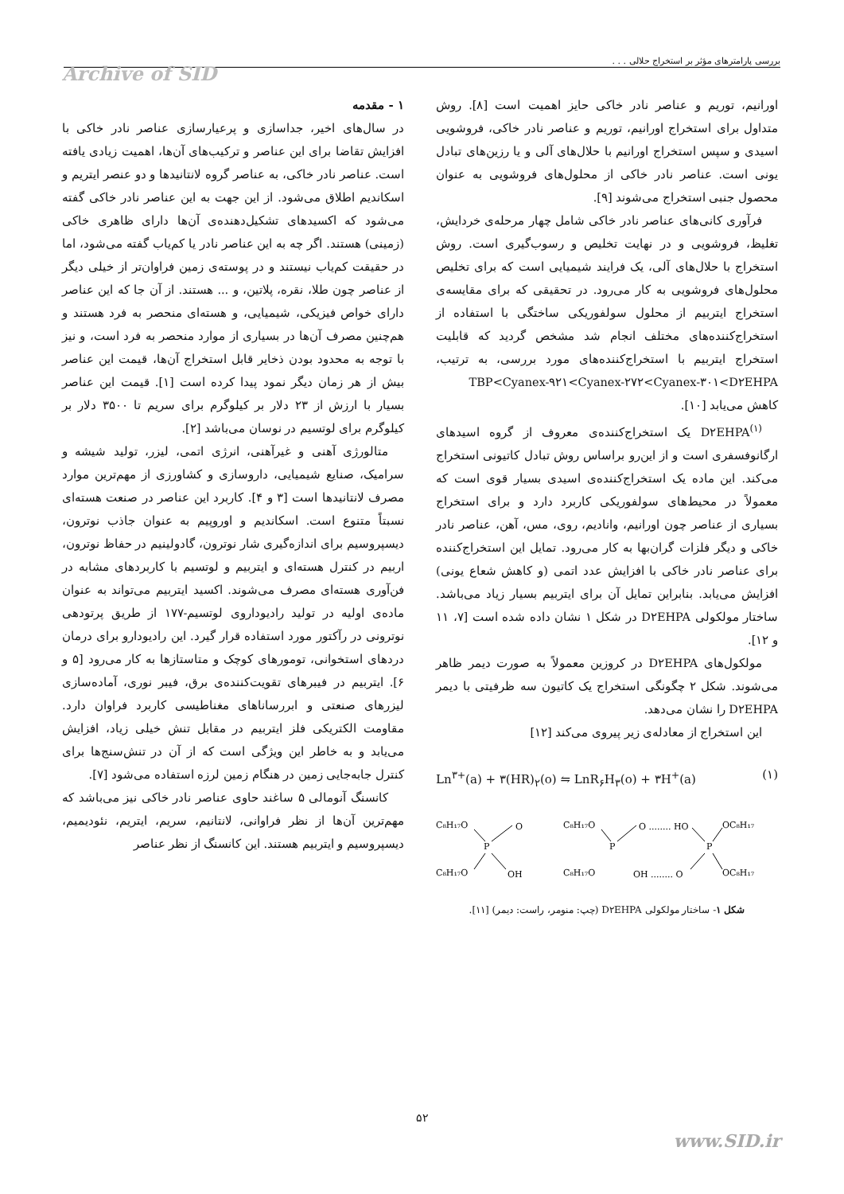بررسی پارامترهای مؤثر بر استخراج حلالی . . .
Archive of SID
۱ - مقدمه
در سال‌های اخیر، جداسازی و پرعیارسازی عناصر نادر خاکی با افزایش تقاضا برای این عناصر و ترکیب‌های آن‌ها، اهمیت زیادی یافته است. عناصر نادر خاکی، به عناصر گروه لانتانیدها و دو عنصر ایتریم و اسکاندیم اطلاق می‌شود. از این جهت به این عناصر نادر خاکی گفته می‌شود که اکسیدهای تشکیل‌دهنده‌ی آن‌ها دارای ظاهری خاکی (زمینی) هستند. اگر چه به این عناصر نادر یا کم‌یاب گفته می‌شود، اما در حقیقت کم‌یاب نیستند و در پوسته‌ی زمین فراوان‌تر از خیلی دیگر از عناصر چون طلا، نقره، پلاتین، و ... هستند. از آن جا که این عناصر دارای خواص فیزیکی، شیمیایی، و هسته‌ای منحصر به فرد هستند و هم‌چنین مصرف آن‌ها در بسیاری از موارد منحصر به فرد است، و نیز با توجه به محدود بودن ذخایر قابل استخراج آن‌ها، قیمت این عناصر بیش از هر زمان دیگر نمود پیدا کرده است [۱]. قیمت این عناصر بسیار با ارزش از ۲۳ دلار بر کیلوگرم برای سریم تا ۳۵۰۰ دلار بر کیلوگرم برای لوتسیم در نوسان می‌باشد [۲].
متالورژی آهنی و غیرآهنی، انرژی اتمی، لیزر، تولید شیشه و سرامیک، صنایع شیمیایی، داروسازی و کشاورزی از مهم‌ترین موارد مصرف لانتانیدها است [۳ و ۴]. کاربرد این عناصر در صنعت هسته‌ای نسبتاً متنوع است. اسکاندیم و اوروپیم به عنوان جاذب نوترون، دیسپروسیم برای اندازه‌گیری شار نوترون، گادولینیم در حفاظ نوترون، اربیم در کنترل هسته‌ای و ایتربیم و لوتسیم با کاربردهای مشابه در فن‌آوری هسته‌ای مصرف می‌شوند. اکسید ایتربیم می‌تواند به عنوان ماده‌ی اولیه در تولید رادیوداروی لوتسیم-۱۷۷ از طریق پرتودهی نوترونی در رآکتور مورد استفاده قرار گیرد. این رادیودارو برای درمان دردهای استخوانی، تومورهای کوچک و متاستازها به کار می‌رود [۵ و ۶]. ایتربیم در فیبرهای تقویت‌کننده‌ی برق، فیبر نوری، آماده‌سازی لیزرهای صنعتی و ابررساناهای مغناطیسی کاربرد فراوان دارد. مقاومت الکتریکی فلز ایتربیم در مقابل تنش خیلی زیاد، افزایش می‌یابد و به خاطر این ویژگی است که از آن در تنش‌سنج‌ها برای کنترل جابه‌جایی زمین در هنگام زمین لرزه استفاده می‌شود [۷].
کانسنگ آنومالی ۵ ساغند حاوی عناصر نادر خاکی نیز می‌باشد که مهم‌ترین آن‌ها از نظر فراوانی، لانتانیم، سریم، ایتریم، نئودیمیم، دیسپروسیم و ایتربیم هستند. این کانسنگ از نظر عناصر
اورانیم، توریم و عناصر نادر خاکی حایز اهمیت است [۸]. روش متداول برای استخراج اورانیم، توریم و عناصر نادر خاکی، فروشویی اسیدی و سپس استخراج اورانیم با حلال‌های آلی و یا رزین‌های تبادل یونی است. عناصر نادر خاکی از محلول‌های فروشویی به عنوان محصول جنبی استخراج می‌شوند [۹].
فرآوری کانی‌های عناصر نادر خاکی شامل چهار مرحله‌ی خردایش، تغلیظ، فروشویی و در نهایت تخلیص و رسوب‌گیری است. روش استخراج با حلال‌های آلی، یک فرایند شیمیایی است که برای تخلیص محلول‌های فروشویی به کار می‌رود. در تحقیقی که برای مقایسه‌ی استخراج ایتربیم از محلول سولفوریکی ساختگی با استفاده از استخراج‌کننده‌های مختلف انجام شد مشخص گردید که قابلیت استخراج ایتربیم با استخراج‌کننده‌های مورد بررسی، به ترتیب، TBP<Cyanex-۹۲۱<Cyanex-۲۷۲<Cyanex-۳۰۱<D۲EHPA کاهش می‌یابد [۱۰].
D۲EHPA<sup>(۱)</sup> یک استخراج‌کننده‌ی معروف از گروه اسیدهای ارگانوفسفری است و از این‌رو براساس روش تبادل کاتیونی استخراج می‌کند. این ماده یک استخراج‌کننده‌ی اسیدی بسیار قوی است که معمولاً در محیط‌های سولفوریکی کاربرد دارد و برای استخراج بسیاری از عناصر چون اورانیم، وانادیم، روی، مس، آهن، عناصر نادر خاکی و دیگر فلزات گران‌بها به کار می‌رود. تمایل این استخراج‌کننده برای عناصر نادر خاکی با افزایش عدد اتمی (و کاهش شعاع یونی) افزایش می‌یابد. بنابراین تمایل آن برای ایتربیم بسیار زیاد می‌باشد. ساختار مولکولی D۲EHPA در شکل ۱ نشان داده شده است [۷، ۱۱ و ۱۲].
مولکول‌های D۲EHPA در کروزین معمولاً به صورت دیمر ظاهر می‌شوند. شکل ۲ چگونگی استخراج یک کاتیون سه ظرفیتی با دیمر D۲EHPA را نشان می‌دهد.
این استخراج از معادله‌ی زیر پیروی می‌کند [۱۲]
Ln<sup>۳+</sup>(a) + ۳(HR)<sub>۲</sub>(o) ⇋ LnR<sub>۶</sub>H<sub>۳</sub>(o) + ۳H<sup>+</sup>(a) (۱)
C₈H₁₇O
O
P
C₈H₁₇O
OH
C₈H₁₇O
O ........ HO
P
C₈H₁₇O
OH ........ O
P
OC₈H₁₇
OC₈H₁₇
شکل ۱- ساختار مولکولی D۲EHPA (چپ: منومر، راست: دیمر) [۱۱].
۵۲
www.SID.ir